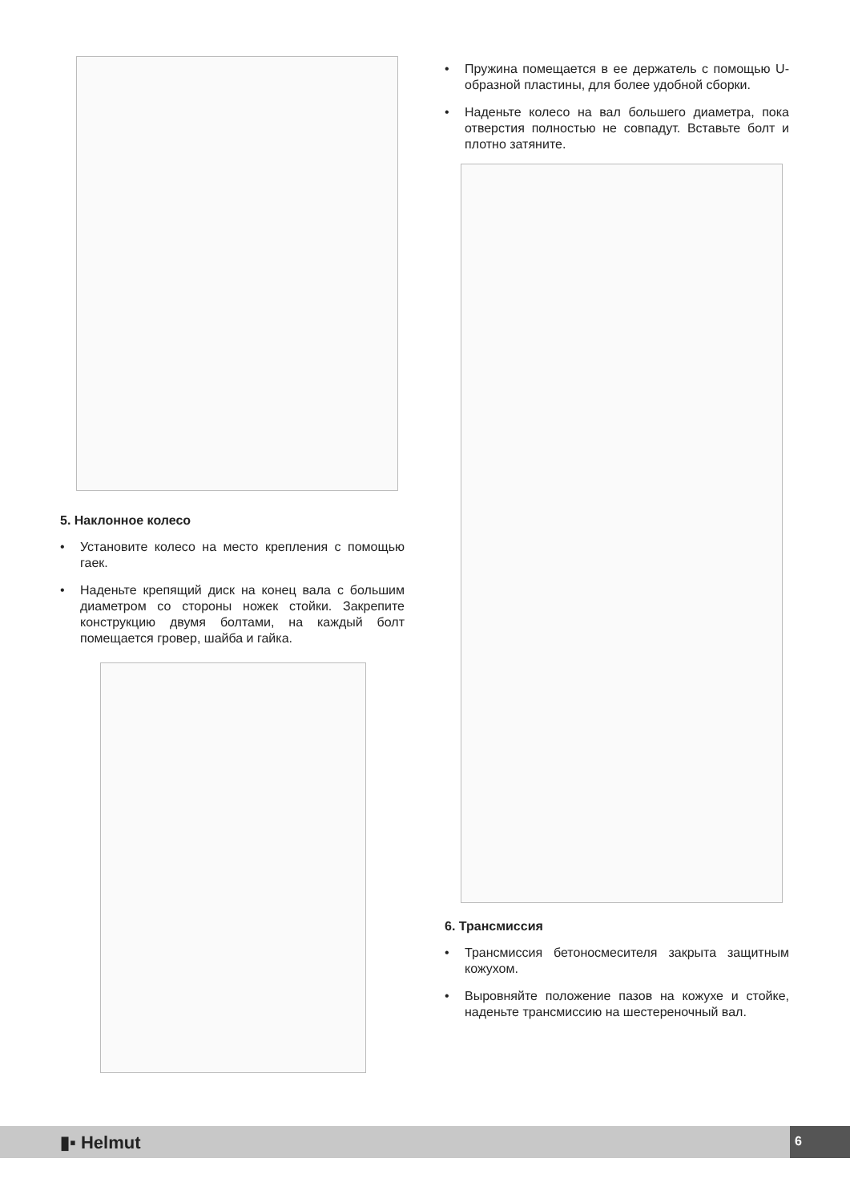5. Наклонное колесо
• Установите колесо на место крепления с помощью гаек.
• Наденьте крепящий диск на конец вала с большим диаметром со стороны ножек стойки. Закрепите конструкцию двумя болтами, на каждый болт помещается гровер, шайба и гайка.
• Пружина помещается в ее держатель с помощью U-образной пластины, для более удобной сборки.
• Наденьте колесо на вал большего диаметра, пока отверстия полностью не совпадут. Вставьте болт и плотно затяните.
6. Трансмиссия
• Трансмиссия бетоносмесителя закрыта защитным кожухом.
• Выровняйте положение пазов на кожухе и стойке, наденьте трансмиссию на шестереночный вал.
▮▪ Helmut 6